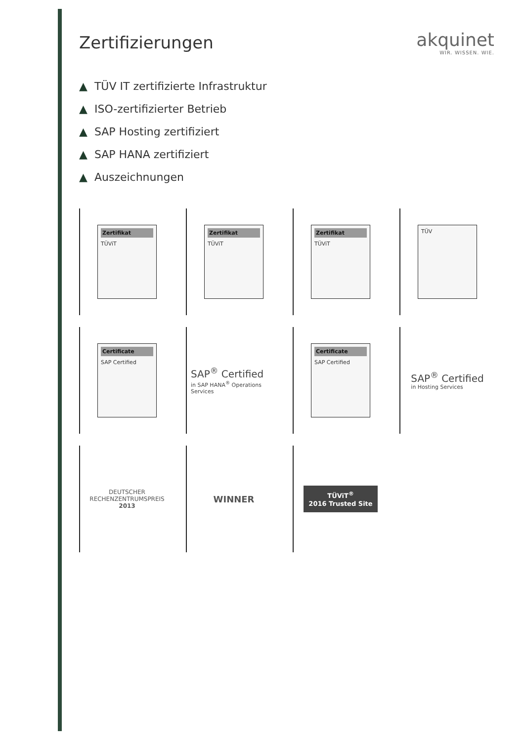Zertifizierungen akquinet
WIR. WISSEN. WIE.
▲ TÜV IT zertifizierte Infrastruktur
▲ ISO-zertifizierter Betrieb
▲ SAP Hosting zertifiziert
▲ SAP HANA zertifiziert
▲ Auszeichnungen
Zertifikat
TÜViT
Zertifikat
TÜViT
Zertifikat
TÜViT
TÜV
Certificate
SAP Certified
SAP<sup>®</sup> Certified
in SAP HANA<sup>®</sup> Operations Services
Certificate
SAP Certified
SAP<sup>®</sup> Certified
in Hosting Services
DEUTSCHER
RECHENZENTRUMSPREIS
2013
WINNER
TÜViT<sup>®</sup>
2016 Trusted Site